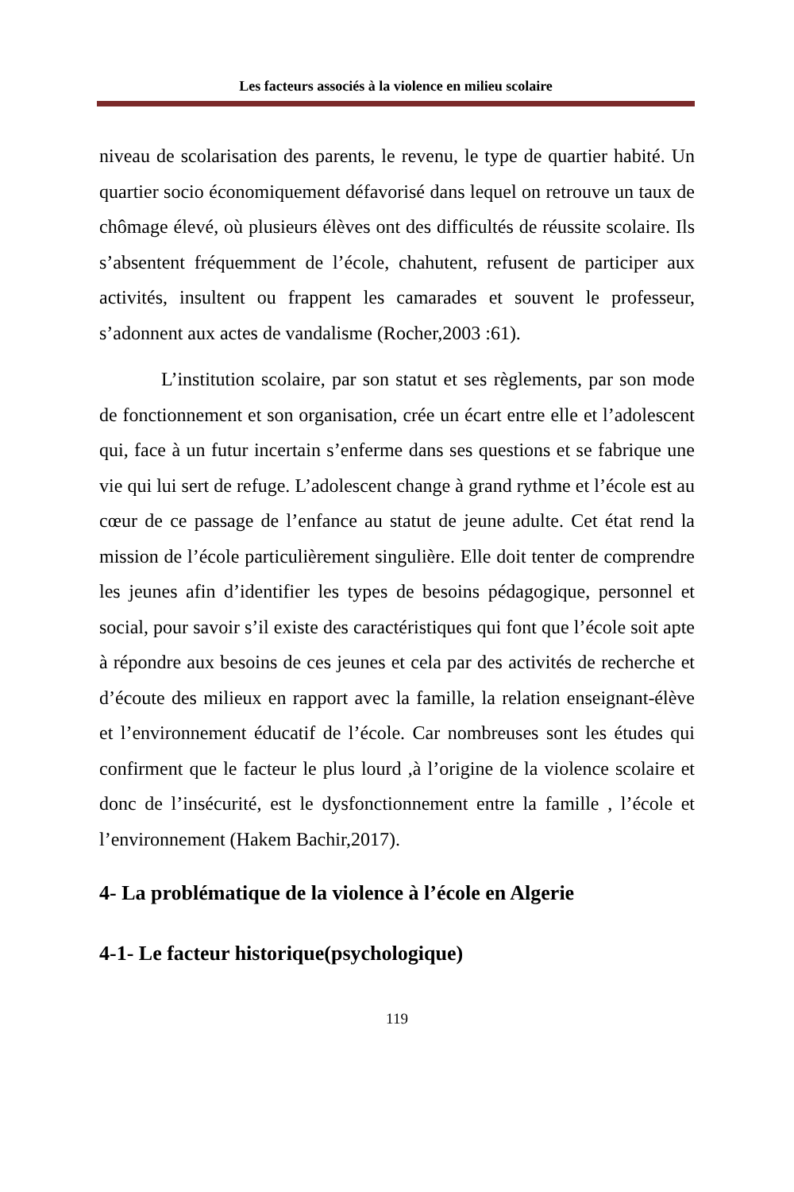Les facteurs associés à la violence en milieu scolaire
niveau de scolarisation des parents, le revenu, le type de quartier habité. Un quartier socio économiquement défavorisé dans lequel on retrouve un taux de chômage élevé, où plusieurs élèves ont des difficultés de réussite scolaire. Ils s’absentent fréquemment de l’école, chahutent, refusent de participer aux activités, insultent ou frappent les camarades et souvent le professeur, s’adonnent aux actes de vandalisme (Rocher,2003 :61).
L’institution scolaire, par son statut et ses règlements, par son mode de fonctionnement et son organisation, crée un écart entre elle et l’adolescent qui, face à un futur incertain s’enferme dans ses questions et se fabrique une vie qui lui sert de refuge. L’adolescent change à grand rythme et l’école est au cœur de ce passage de l’enfance au statut de jeune adulte. Cet état rend la mission de l’école particulièrement singulière. Elle doit tenter de comprendre les jeunes afin d’identifier les types de besoins pédagogique, personnel et social, pour savoir s’il existe des caractéristiques qui font que l’école soit apte à répondre aux besoins de ces jeunes et cela par des activités de recherche et d’écoute des milieux en rapport avec la famille, la relation enseignant-élève et l’environnement éducatif de l’école. Car nombreuses sont les études qui confirment que le facteur le plus lourd ,à l’origine de la violence scolaire et donc de l’insécurité, est le dysfonctionnement entre la famille , l’école et l’environnement (Hakem Bachir,2017).
4- La problématique de la violence à l’école en Algerie
4-1- Le facteur historique(psychologique)
119